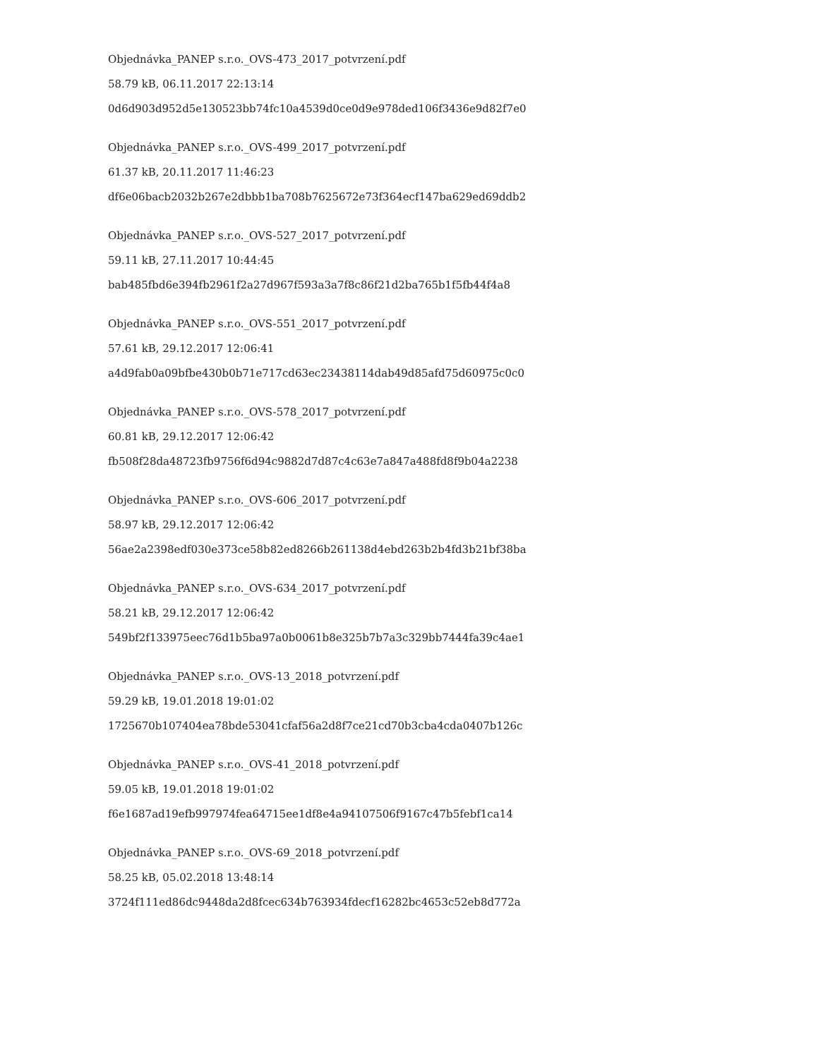Objednávka_PANEP s.r.o._OVS-473_2017_potvrzení.pdf
58.79 kB, 06.11.2017 22:13:14
0d6d903d952d5e130523bb74fc10a4539d0ce0d9e978ded106f3436e9d82f7e0
Objednávka_PANEP s.r.o._OVS-499_2017_potvrzení.pdf
61.37 kB, 20.11.2017 11:46:23
df6e06bacb2032b267e2dbbb1ba708b7625672e73f364ecf147ba629ed69ddb2
Objednávka_PANEP s.r.o._OVS-527_2017_potvrzení.pdf
59.11 kB, 27.11.2017 10:44:45
bab485fbd6e394fb2961f2a27d967f593a3a7f8c86f21d2ba765b1f5fb44f4a8
Objednávka_PANEP s.r.o._OVS-551_2017_potvrzení.pdf
57.61 kB, 29.12.2017 12:06:41
a4d9fab0a09bfbe430b0b71e717cd63ec23438114dab49d85afd75d60975c0c0
Objednávka_PANEP s.r.o._OVS-578_2017_potvrzení.pdf
60.81 kB, 29.12.2017 12:06:42
fb508f28da48723fb9756f6d94c9882d7d87c4c63e7a847a488fd8f9b04a2238
Objednávka_PANEP s.r.o._OVS-606_2017_potvrzení.pdf
58.97 kB, 29.12.2017 12:06:42
56ae2a2398edf030e373ce58b82ed8266b261138d4ebd263b2b4fd3b21bf38ba
Objednávka_PANEP s.r.o._OVS-634_2017_potvrzení.pdf
58.21 kB, 29.12.2017 12:06:42
549bf2f133975eec76d1b5ba97a0b0061b8e325b7b7a3c329bb7444fa39c4ae1
Objednávka_PANEP s.r.o._OVS-13_2018_potvrzení.pdf
59.29 kB, 19.01.2018 19:01:02
1725670b107404ea78bde53041cfaf56a2d8f7ce21cd70b3cba4cda0407b126c
Objednávka_PANEP s.r.o._OVS-41_2018_potvrzení.pdf
59.05 kB, 19.01.2018 19:01:02
f6e1687ad19efb997974fea64715ee1df8e4a94107506f9167c47b5febf1ca14
Objednávka_PANEP s.r.o._OVS-69_2018_potvrzení.pdf
58.25 kB, 05.02.2018 13:48:14
3724f111ed86dc9448da2d8fcec634b763934fdecf16282bc4653c52eb8d772a